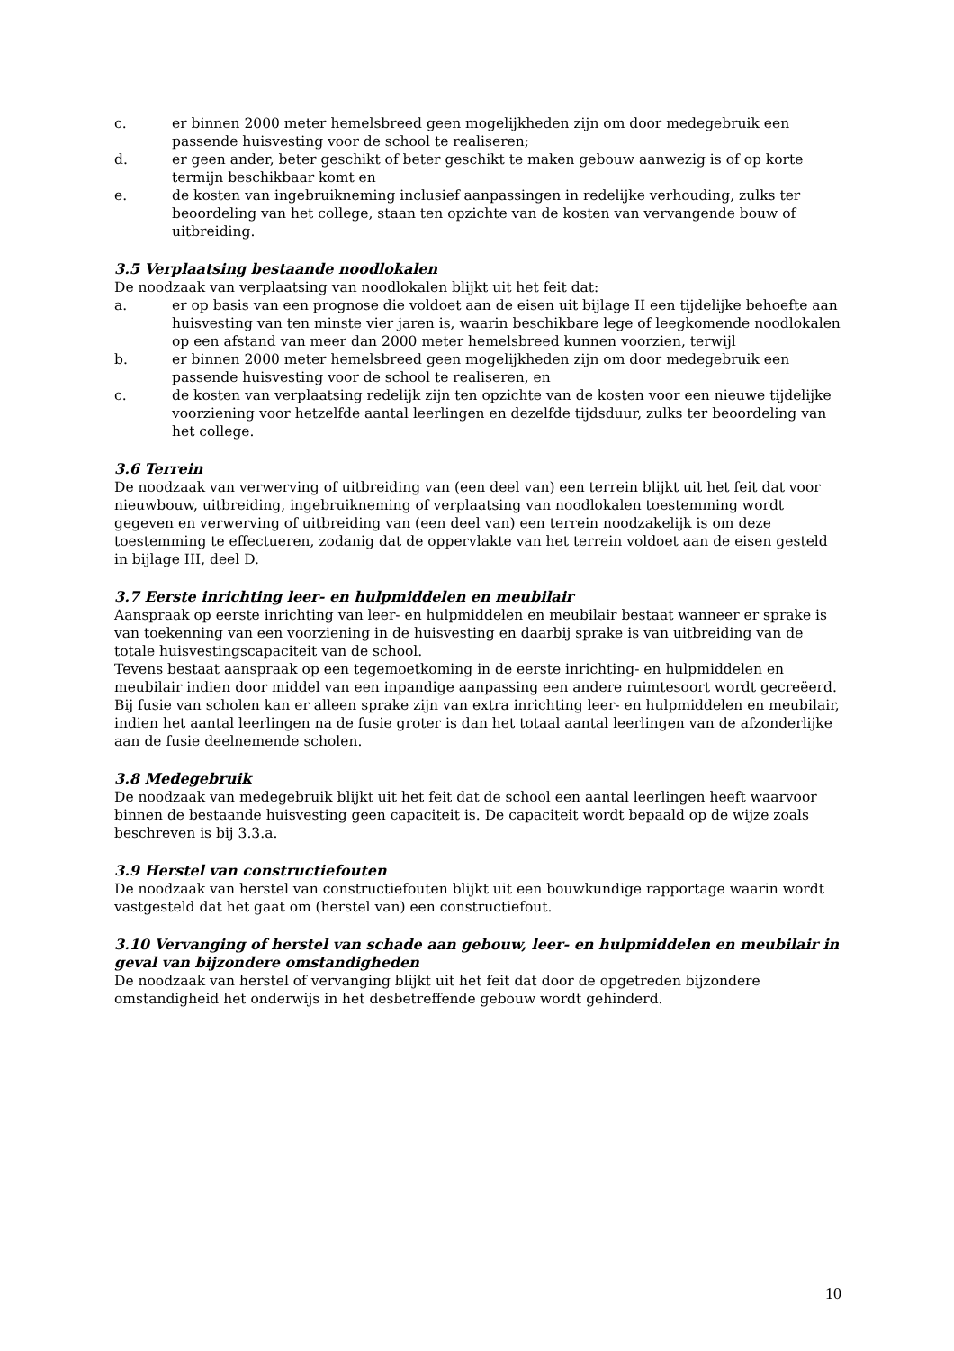c. er binnen 2000 meter hemelsbreed geen mogelijkheden zijn om door medegebruik een passende huisvesting voor de school te realiseren;
d. er geen ander, beter geschikt of beter geschikt te maken gebouw aanwezig is of op korte termijn beschikbaar komt en
e. de kosten van ingebruikneming inclusief aanpassingen in redelijke verhouding, zulks ter beoordeling van het college, staan ten opzichte van de kosten van vervangende bouw of uitbreiding.
3.5 Verplaatsing bestaande noodlokalen
De noodzaak van verplaatsing van noodlokalen blijkt uit het feit dat:
a. er op basis van een prognose die voldoet aan de eisen uit bijlage II een tijdelijke behoefte aan huisvesting van ten minste vier jaren is, waarin beschikbare lege of leegkomende noodlokalen op een afstand van meer dan 2000 meter hemelsbreed kunnen voorzien, terwijl
b. er binnen 2000 meter hemelsbreed geen mogelijkheden zijn om door medegebruik een passende huisvesting voor de school te realiseren, en
c. de kosten van verplaatsing redelijk zijn ten opzichte van de kosten voor een nieuwe tijdelijke voorziening voor hetzelfde aantal leerlingen en dezelfde tijdsduur, zulks ter beoordeling van het college.
3.6 Terrein
De noodzaak van verwerving of uitbreiding van (een deel van) een terrein blijkt uit het feit dat voor nieuwbouw, uitbreiding, ingebruikneming of verplaatsing van noodlokalen toestemming wordt gegeven en verwerving of uitbreiding van (een deel van) een terrein noodzakelijk is om deze toestemming te effectueren, zodanig dat de oppervlakte van het terrein voldoet aan de eisen gesteld in bijlage III, deel D.
3.7 Eerste inrichting leer- en hulpmiddelen en meubilair
Aanspraak op eerste inrichting van leer- en hulpmiddelen en meubilair bestaat wanneer er sprake is van toekenning van een voorziening in de huisvesting en daarbij sprake is van uitbreiding van de totale huisvestingscapaciteit van de school.
Tevens bestaat aanspraak op een tegemoetkoming in de eerste inrichting- en hulpmiddelen en meubilair indien door middel van een inpandige aanpassing een andere ruimtesoort wordt gecreëerd.
Bij fusie van scholen kan er alleen sprake zijn van extra inrichting leer- en hulpmiddelen en meubilair, indien het aantal leerlingen na de fusie groter is dan het totaal aantal leerlingen van de afzonderlijke aan de fusie deelnemende scholen.
3.8 Medegebruik
De noodzaak van medegebruik blijkt uit het feit dat de school een aantal leerlingen heeft waarvoor binnen de bestaande huisvesting geen capaciteit is. De capaciteit wordt bepaald op de wijze zoals beschreven is bij 3.3.a.
3.9 Herstel van constructiefouten
De noodzaak van herstel van constructiefouten blijkt uit een bouwkundige rapportage waarin wordt vastgesteld dat het gaat om (herstel van) een constructiefout.
3.10 Vervanging of herstel van schade aan gebouw, leer- en hulpmiddelen en meubilair in geval van bijzondere omstandigheden
De noodzaak van herstel of vervanging blijkt uit het feit dat door de opgetreden bijzondere omstandigheid het onderwijs in het desbetreffende gebouw wordt gehinderd.
10